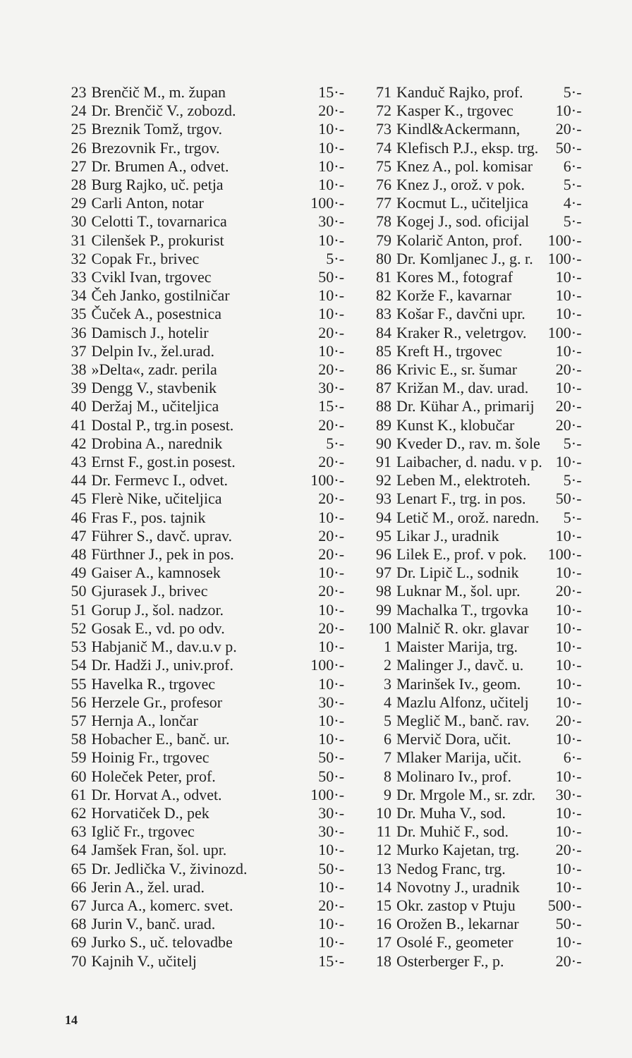| 23 | Brenčič M., m. župan | 15·- |
| 24 | Dr. Brenčič V., zobozd. | 20·- |
| 25 | Breznik Tomž, trgov. | 10·- |
| 26 | Brezovnik Fr., trgov. | 10·- |
| 27 | Dr. Brumen A., odvet. | 10·- |
| 28 | Burg Rajko, uč. petja | 10·- |
| 29 | Carli Anton, notar | 100·- |
| 30 | Celotti T., tovarnarica | 30·- |
| 31 | Cilenšek P., prokurist | 10·- |
| 32 | Copak Fr., brivec | 5·- |
| 33 | Cvikl Ivan, trgovec | 50·- |
| 34 | Čeh Janko, gostilničar | 10·- |
| 35 | Čuček A., posestnica | 10·- |
| 36 | Damisch J., hotelir | 20·- |
| 37 | Delpin Iv., žel.urad. | 10·- |
| 38 | »Delta«, zadr. perila | 20·- |
| 39 | Dengg V., stavbenik | 30·- |
| 40 | Deržaj M., učiteljica | 15·- |
| 41 | Dostal P., trg.in posest. | 20·- |
| 42 | Drobina A., narednik | 5·- |
| 43 | Ernst F., gost.in posest. | 20·- |
| 44 | Dr. Fermevc I., odvet. | 100·- |
| 45 | Flerè Nike, učiteljica | 20·- |
| 46 | Fras F., pos. tajnik | 10·- |
| 47 | Führer S., davč. uprav. | 20·- |
| 48 | Fürthner J., pek in pos. | 20·- |
| 49 | Gaiser A., kamnosek | 10·- |
| 50 | Gjurasek J., brivec | 20·- |
| 51 | Gorup J., šol. nadzor. | 10·- |
| 52 | Gosak E., vd. po odv. | 20·- |
| 53 | Habjanič M., dav.u.v p. | 10·- |
| 54 | Dr. Hadži J., univ.prof. | 100·- |
| 55 | Havelka R., trgovec | 10·- |
| 56 | Herzele Gr., profesor | 30·- |
| 57 | Hernja A., lončar | 10·- |
| 58 | Hobacher E., banč. ur. | 10·- |
| 59 | Hoinig Fr., trgovec | 50·- |
| 60 | Holeček Peter, prof. | 50·- |
| 61 | Dr. Horvat A., odvet. | 100·- |
| 62 | Horvatiček D., pek | 30·- |
| 63 | Iglič Fr., trgovec | 30·- |
| 64 | Jamšek Fran, šol. upr. | 10·- |
| 65 | Dr. Jedlička V., živinozd. | 50·- |
| 66 | Jerin A., žel. urad. | 10·- |
| 67 | Jurca A., komerc. svet. | 20·- |
| 68 | Jurin V., banč. urad. | 10·- |
| 69 | Jurko S., uč. telovadbe | 10·- |
| 70 | Kajnih V., učitelj | 15·- |
| 71 | Kanduč Rajko, prof. | 5·- |
| 72 | Kasper K., trgovec | 10·- |
| 73 | Kindl&Ackermann, | 20·- |
| 74 | Klefisch P.J., eksp. trg. | 50·- |
| 75 | Knez A., pol. komisar | 6·- |
| 76 | Knez J., orož. v pok. | 5·- |
| 77 | Kocmut L., učiteljica | 4·- |
| 78 | Kogej J., sod. oficijal | 5·- |
| 79 | Kolarič Anton, prof. | 100·- |
| 80 | Dr. Komljanec J., g. r. | 100·- |
| 81 | Kores M., fotograf | 10·- |
| 82 | Korže F., kavarnar | 10·- |
| 83 | Košar F., davčni upr. | 10·- |
| 84 | Kraker R., veletrgov. | 100·- |
| 85 | Kreft H., trgovec | 10·- |
| 86 | Krivic E., sr. šumar | 20·- |
| 87 | Križan M., dav. urad. | 10·- |
| 88 | Dr. Kühar A., primarij | 20·- |
| 89 | Kunst K., klobučar | 20·- |
| 90 | Kveder D., rav. m. šole | 5·- |
| 91 | Laibacher, d. nadu. v p. | 10·- |
| 92 | Leben M., elektroteh. | 5·- |
| 93 | Lenart F., trg. in pos. | 50·- |
| 94 | Letič M., orož. naredn. | 5·- |
| 95 | Likar J., uradnik | 10·- |
| 96 | Lilek E., prof. v pok. | 100·- |
| 97 | Dr. Lipič L., sodnik | 10·- |
| 98 | Luknar M., šol. upr. | 20·- |
| 99 | Machalka T., trgovka | 10·- |
| 100 | Malnič R. okr. glavar | 10·- |
| 1 | Maister Marija, trg. | 10·- |
| 2 | Malinger J., davč. u. | 10·- |
| 3 | Marinšek Iv., geom. | 10·- |
| 4 | Mazlu Alfonz, učitelj | 10·- |
| 5 | Meglič M., banč. rav. | 20·- |
| 6 | Mervič Dora, učit. | 10·- |
| 7 | Mlaker Marija, učit. | 6·- |
| 8 | Molinaro Iv., prof. | 10·- |
| 9 | Dr. Mrgole M., sr. zdr. | 30·- |
| 10 | Dr. Muha V., sod. | 10·- |
| 11 | Dr. Muhič F., sod. | 10·- |
| 12 | Murko Kajetan, trg. | 20·- |
| 13 | Nedog Franc, trg. | 10·- |
| 14 | Novotny J., uradnik | 10·- |
| 15 | Okr. zastop v Ptuju | 500·- |
| 16 | Orožen B., lekarnar | 50·- |
| 17 | Osolé F., geometer | 10·- |
| 18 | Osterberger F., p. | 20·- |
14